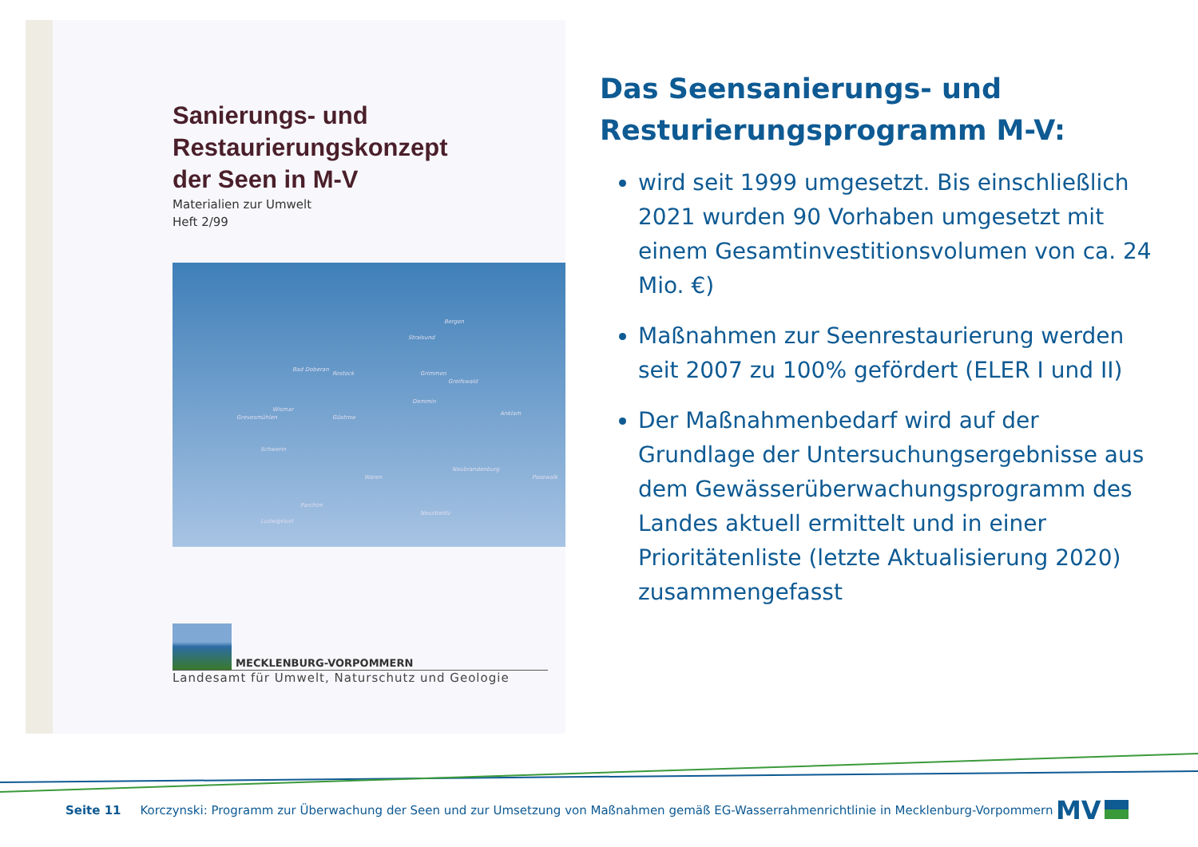Sanierungs- und
Restaurierungskonzept
der Seen in M-V
Materialien zur Umwelt
Heft 2/99
Bergen
Stralsund
Bad Doberan
Rostock Grimmen
Greifswald
Demmin
Anklam
Wismar
Grevesmühlen Güstrow
Schwerin
Waren
Neubrandenburg
Pasewalk
Parchim
Neustrelitz
Ludwigslust
MECKLENBURG-VORPOMMERN
Landesamt für Umwelt, Naturschutz und Geologie
Das Seensanierungs- und Resturierungsprogramm M-V:
wird seit 1999 umgesetzt. Bis einschließlich 2021 wurden 90 Vorhaben umgesetzt mit einem Gesamtinvestitionsvolumen von ca. 24 Mio. €)
Maßnahmen zur Seenrestaurierung werden seit 2007 zu 100% gefördert (ELER I und II)
Der Maßnahmenbedarf wird auf der Grundlage der Untersuchungsergebnisse aus dem Gewässerüberwachungsprogramm des Landes aktuell ermittelt und in einer Prioritätenliste (letzte Aktualisierung 2020) zusammengefasst
Seite 11 Korczynski: Programm zur Überwachung der Seen und zur Umsetzung von Maßnahmen gemäß EG-Wasserrahmenrichtlinie in Mecklenburg-Vorpommern
MV